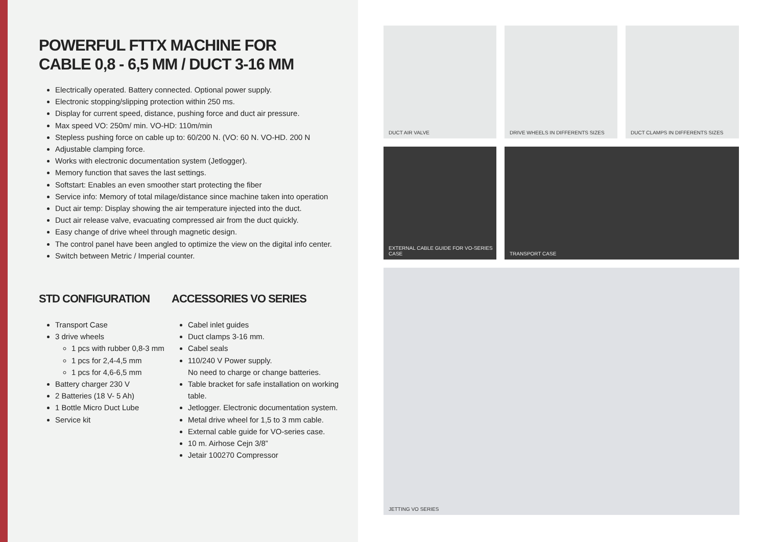POWERFUL FTTX MACHINE FOR
CABLE 0,8 - 6,5 MM / DUCT 3-16 MM
Electrically operated. Battery connected. Optional power supply.
Electronic stopping/slipping protection within 250 ms.
Display for current speed, distance, pushing force and duct air pressure.
Max speed VO: 250m/ min. VO-HD: 110m/min
Stepless pushing force on cable up to: 60/200 N. (VO: 60 N. VO-HD. 200 N
Adjustable clamping force.
Works with electronic documentation system (Jetlogger).
Memory function that saves the last settings.
Softstart: Enables an even smoother start protecting the fiber
Service info: Memory of total milage/distance since machine taken into operation
Duct air temp: Display showing the air temperature injected into the duct.
Duct air release valve, evacuating compressed air from the duct quickly.
Easy change of drive wheel through magnetic design.
The control panel have been angled to optimize the view on the digital info center.
Switch between Metric / Imperial counter.
STD CONFIGURATION
Transport Case
3 drive wheels
1 pcs with rubber 0,8-3 mm
1 pcs for 2,4-4,5 mm
1 pcs for 4,6-6,5 mm
Battery charger 230 V
2 Batteries (18 V- 5 Ah)
1 Bottle Micro Duct Lube
Service kit
ACCESSORIES VO SERIES
Cabel inlet guides
Duct clamps 3-16 mm.
Cabel seals
110/240 V Power supply.
No need to charge or change batteries.
Table bracket for safe installation on working table.
Jetlogger. Electronic documentation system.
Metal drive wheel for 1,5 to 3 mm cable.
External cable guide for VO-series case.
10 m. Airhose Cejn 3/8”
Jetair 100270 Compressor
DUCT AIR VALVE
DRIVE WHEELS IN DIFFERENTS SIZES
DUCT CLAMPS IN DIFFERENTS SIZES
EXTERNAL CABLE GUIDE FOR VO-SERIES CASE
TRANSPORT CASE
JETTING VO SERIES